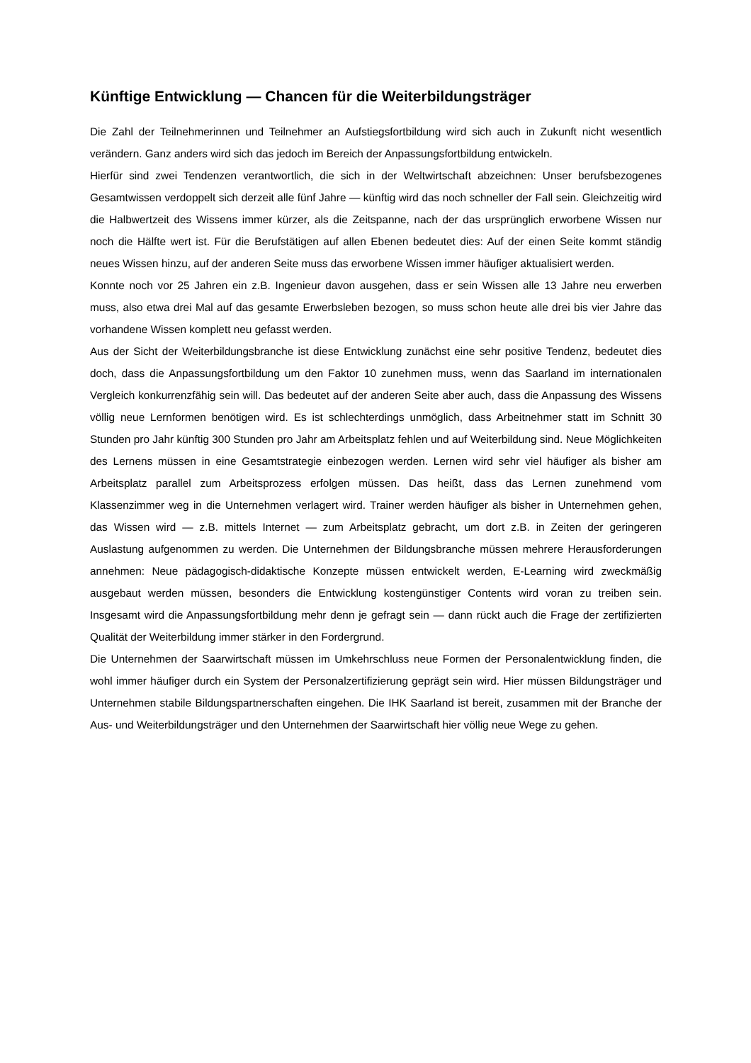Künftige Entwicklung — Chancen für die Weiterbildungsträger
Die Zahl der Teilnehmerinnen und Teilnehmer an Aufstiegsfortbildung wird sich auch in Zukunft nicht wesentlich verändern. Ganz anders wird sich das jedoch im Bereich der Anpassungsfortbildung entwickeln.
Hierfür sind zwei Tendenzen verantwortlich, die sich in der Weltwirtschaft abzeichnen: Unser berufsbezogenes Gesamtwissen verdoppelt sich derzeit alle fünf Jahre — künftig wird das noch schneller der Fall sein. Gleichzeitig wird die Halbwertzeit des Wissens immer kürzer, als die Zeitspanne, nach der das ursprünglich erworbene Wissen nur noch die Hälfte wert ist. Für die Berufstätigen auf allen Ebenen bedeutet dies: Auf der einen Seite kommt ständig neues Wissen hinzu, auf der anderen Seite muss das erworbene Wissen immer häufiger aktualisiert werden.
Konnte noch vor 25 Jahren ein z.B. Ingenieur davon ausgehen, dass er sein Wissen alle 13 Jahre neu erwerben muss, also etwa drei Mal auf das gesamte Erwerbsleben bezogen, so muss schon heute alle drei bis vier Jahre das vorhandene Wissen komplett neu gefasst werden.
Aus der Sicht der Weiterbildungsbranche ist diese Entwicklung zunächst eine sehr positive Tendenz, bedeutet dies doch, dass die Anpassungsfortbildung um den Faktor 10 zunehmen muss, wenn das Saarland im internationalen Vergleich konkurrenzfähig sein will. Das bedeutet auf der anderen Seite aber auch, dass die Anpassung des Wissens völlig neue Lernformen benötigen wird. Es ist schlechterdings unmöglich, dass Arbeitnehmer statt im Schnitt 30 Stunden pro Jahr künftig 300 Stunden pro Jahr am Arbeitsplatz fehlen und auf Weiterbildung sind. Neue Möglichkeiten des Lernens müssen in eine Gesamtstrategie einbezogen werden. Lernen wird sehr viel häufiger als bisher am Arbeitsplatz parallel zum Arbeitsprozess erfolgen müssen. Das heißt, dass das Lernen zunehmend vom Klassenzimmer weg in die Unternehmen verlagert wird. Trainer werden häufiger als bisher in Unternehmen gehen, das Wissen wird — z.B. mittels Internet — zum Arbeitsplatz gebracht, um dort z.B. in Zeiten der geringeren Auslastung aufgenommen zu werden. Die Unternehmen der Bildungsbranche müssen mehrere Herausforderungen annehmen: Neue pädagogisch-didaktische Konzepte müssen entwickelt werden, E-Learning wird zweckmäßig ausgebaut werden müssen, besonders die Entwicklung kostengünstiger Contents wird voran zu treiben sein. Insgesamt wird die Anpassungsfortbildung mehr denn je gefragt sein — dann rückt auch die Frage der zertifizierten Qualität der Weiterbildung immer stärker in den Fordergrund.
Die Unternehmen der Saarwirtschaft müssen im Umkehrschluss neue Formen der Personalentwicklung finden, die wohl immer häufiger durch ein System der Personalzertifizierung geprägt sein wird. Hier müssen Bildungsträger und Unternehmen stabile Bildungspartnerschaften eingehen. Die IHK Saarland ist bereit, zusammen mit der Branche der Aus- und Weiterbildungsträger und den Unternehmen der Saarwirtschaft hier völlig neue Wege zu gehen.